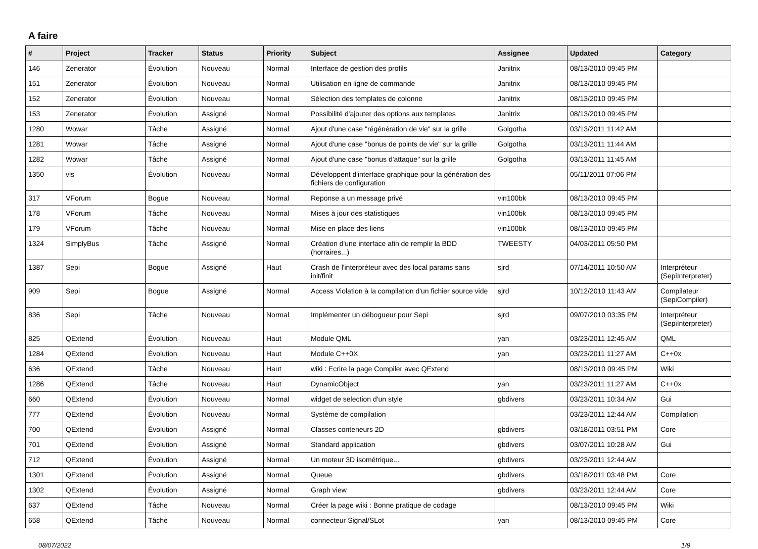A faire
| # | Project | Tracker | Status | Priority | Subject | Assignee | Updated | Category |
| --- | --- | --- | --- | --- | --- | --- | --- | --- |
| 146 | Zenerator | Évolution | Nouveau | Normal | Interface de gestion des profils | Janitrix | 08/13/2010 09:45 PM | |
| 151 | Zenerator | Évolution | Nouveau | Normal | Utilisation en ligne de commande | Janitrix | 08/13/2010 09:45 PM | |
| 152 | Zenerator | Évolution | Nouveau | Normal | Sélection des templates de colonne | Janitrix | 08/13/2010 09:45 PM | |
| 153 | Zenerator | Évolution | Assigné | Normal | Possibilité d'ajouter des options aux templates | Janitrix | 08/13/2010 09:45 PM | |
| 1280 | Wowar | Tâche | Assigné | Normal | Ajout d'une case "régénération de vie" sur la grille | Golgotha | 03/13/2011 11:42 AM | |
| 1281 | Wowar | Tâche | Assigné | Normal | Ajout d'une case "bonus de points de vie" sur la grille | Golgotha | 03/13/2011 11:44 AM | |
| 1282 | Wowar | Tâche | Assigné | Normal | Ajout d'une case "bonus d'attaque" sur la grille | Golgotha | 03/13/2011 11:45 AM | |
| 1350 | vls | Évolution | Nouveau | Normal | Développent d'interface graphique pour la génération des fichiers de configuration | | 05/11/2011 07:06 PM | |
| 317 | VForum | Bogue | Nouveau | Normal | Reponse a un message privé | vin100bk | 08/13/2010 09:45 PM | |
| 178 | VForum | Tâche | Nouveau | Normal | Mises à jour des statistiques | vin100bk | 08/13/2010 09:45 PM | |
| 179 | VForum | Tâche | Nouveau | Normal | Mise en place des liens | vin100bk | 08/13/2010 09:45 PM | |
| 1324 | SimplyBus | Tâche | Assigné | Normal | Création d'une interface afin de remplir la BDD (horraires...) | TWEESTY | 04/03/2011 05:50 PM | |
| 1387 | Sepi | Bogue | Assigné | Haut | Crash de l'interpréteur avec des local params sans init/finit | sjrd | 07/14/2011 10:50 AM | Interpréteur (SepiInterpreter) |
| 909 | Sepi | Bogue | Assigné | Normal | Access Violation à la compilation d'un fichier source vide | sjrd | 10/12/2010 11:43 AM | Compilateur (SepiCompiler) |
| 836 | Sepi | Tâche | Nouveau | Normal | Implémenter un débogueur pour Sepi | sjrd | 09/07/2010 03:35 PM | Interpréteur (SepiInterpreter) |
| 825 | QExtend | Évolution | Nouveau | Haut | Module QML | yan | 03/23/2011 12:45 AM | QML |
| 1284 | QExtend | Évolution | Nouveau | Haut | Module C++0X | yan | 03/23/2011 11:27 AM | C++0x |
| 636 | QExtend | Tâche | Nouveau | Haut | wiki : Ecrire la page Compiler avec QExtend | | 08/13/2010 09:45 PM | Wiki |
| 1286 | QExtend | Tâche | Nouveau | Haut | DynamicObject | yan | 03/23/2011 11:27 AM | C++0x |
| 660 | QExtend | Évolution | Nouveau | Normal | widget de selection d'un style | gbdivers | 03/23/2011 10:34 AM | Gui |
| 777 | QExtend | Évolution | Nouveau | Normal | Système de compilation | | 03/23/2011 12:44 AM | Compilation |
| 700 | QExtend | Évolution | Assigné | Normal | Classes conteneurs 2D | gbdivers | 03/18/2011 03:51 PM | Core |
| 701 | QExtend | Évolution | Assigné | Normal | Standard application | gbdivers | 03/07/2011 10:28 AM | Gui |
| 712 | QExtend | Évolution | Assigné | Normal | Un moteur 3D isométrique... | gbdivers | 03/23/2011 12:44 AM | |
| 1301 | QExtend | Évolution | Assigné | Normal | Queue | gbdivers | 03/18/2011 03:48 PM | Core |
| 1302 | QExtend | Évolution | Assigné | Normal | Graph view | gbdivers | 03/23/2011 12:44 AM | Core |
| 637 | QExtend | Tâche | Nouveau | Normal | Créer la page wiki : Bonne pratique de codage | | 08/13/2010 09:45 PM | Wiki |
| 658 | QExtend | Tâche | Nouveau | Normal | connecteur Signal/SLot | yan | 08/13/2010 09:45 PM | Core |
08/07/2022 1/9